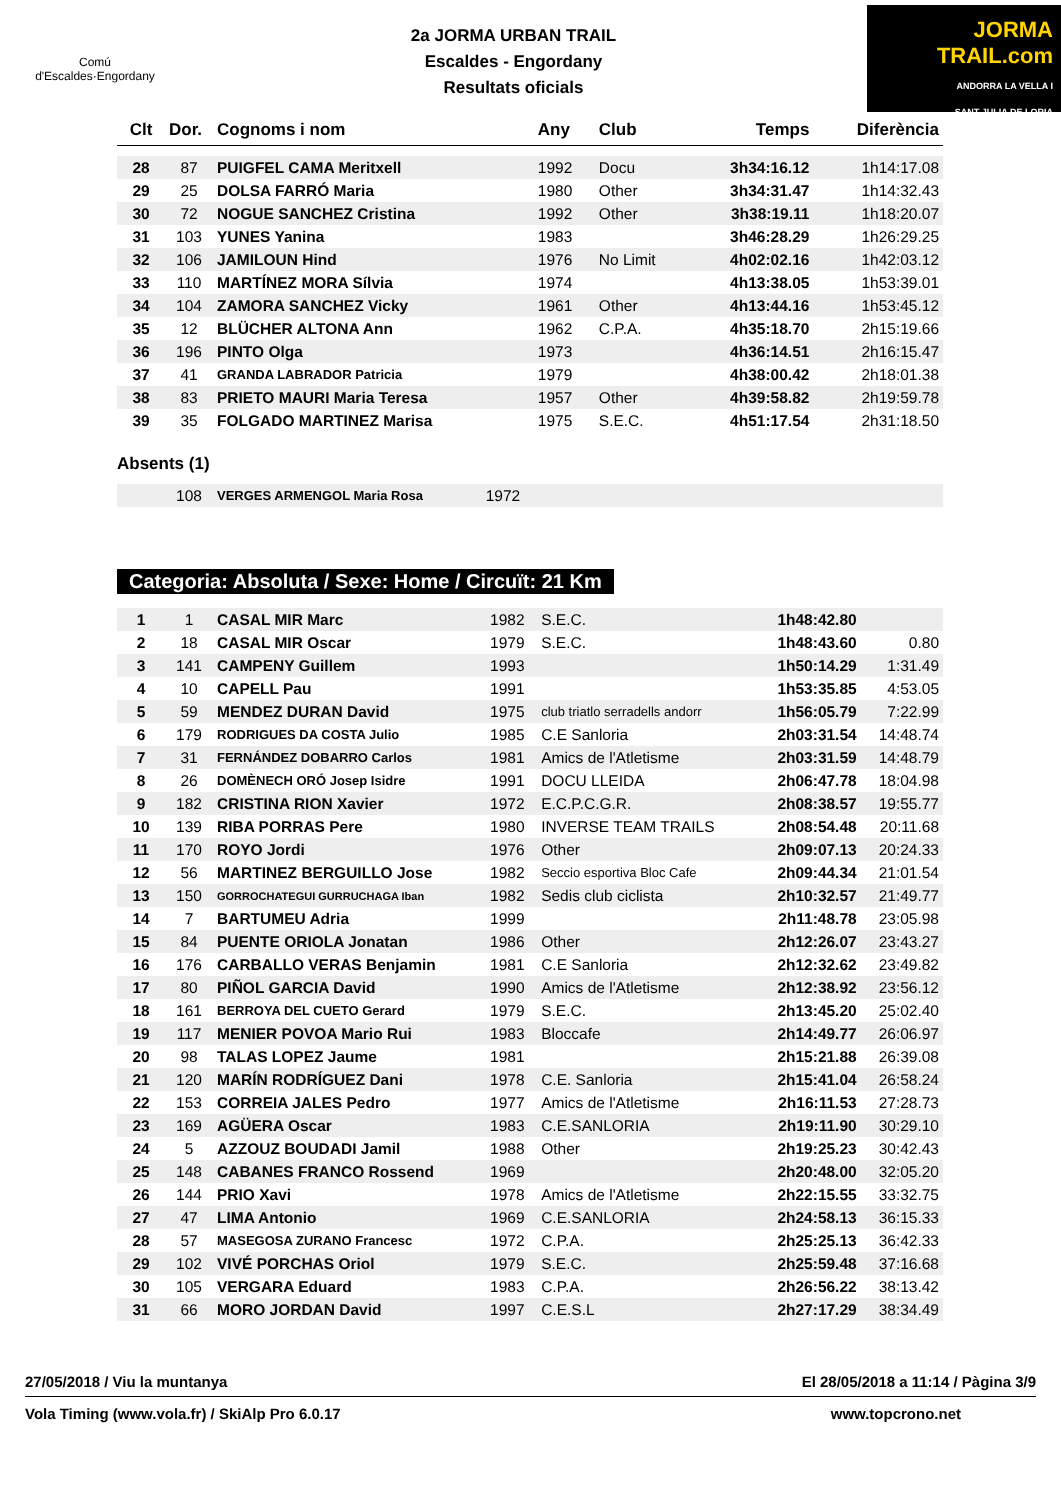Comú
d'Escaldes·Engordany
2a JORMA URBAN TRAIL
Escaldes - Engordany
Resultats oficials
JORMA
TRAIL.com
ANDORRA LA VELLA I
SANT JULIA DE LORIA
| Clt | Dor. | Cognoms i nom | Any | Club | Temps | Diferència |
| --- | --- | --- | --- | --- | --- | --- |
| 28 | 87 | PUIGFEL CAMA Meritxell | 1992 | Docu | 3h34:16.12 | 1h14:17.08 |
| 29 | 25 | DOLSA FARRÓ Maria | 1980 | Other | 3h34:31.47 | 1h14:32.43 |
| 30 | 72 | NOGUE SANCHEZ Cristina | 1992 | Other | 3h38:19.11 | 1h18:20.07 |
| 31 | 103 | YUNES Yanina | 1983 | | 3h46:28.29 | 1h26:29.25 |
| 32 | 106 | JAMILOUN Hind | 1976 | No Limit | 4h02:02.16 | 1h42:03.12 |
| 33 | 110 | MARTÍNEZ MORA Sílvia | 1974 | | 4h13:38.05 | 1h53:39.01 |
| 34 | 104 | ZAMORA SANCHEZ Vicky | 1961 | Other | 4h13:44.16 | 1h53:45.12 |
| 35 | 12 | BLÜCHER ALTONA Ann | 1962 | C.P.A. | 4h35:18.70 | 2h15:19.66 |
| 36 | 196 | PINTO Olga | 1973 | | 4h36:14.51 | 2h16:15.47 |
| 37 | 41 | GRANDA LABRADOR Patricia | 1979 | | 4h38:00.42 | 2h18:01.38 |
| 38 | 83 | PRIETO MAURI Maria Teresa | 1957 | Other | 4h39:58.82 | 2h19:59.78 |
| 39 | 35 | FOLGADO MARTINEZ Marisa | 1975 | S.E.C. | 4h51:17.54 | 2h31:18.50 |
Absents (1)
| | 108 | VERGES ARMENGOL Maria Rosa | 1972 | |
Categoria: Absoluta / Sexe: Home / Circuït: 21 Km
| 1 | 1 | CASAL MIR Marc | 1982 | S.E.C. | 1h48:42.80 | |
| 2 | 18 | CASAL MIR Oscar | 1979 | S.E.C. | 1h48:43.60 | 0.80 |
| 3 | 141 | CAMPENY Guillem | 1993 | | 1h50:14.29 | 1:31.49 |
| 4 | 10 | CAPELL Pau | 1991 | | 1h53:35.85 | 4:53.05 |
| 5 | 59 | MENDEZ DURAN David | 1975 | club triatlo serradells andorr | 1h56:05.79 | 7:22.99 |
| 6 | 179 | RODRIGUES DA COSTA Julio | 1985 | C.E Sanloria | 2h03:31.54 | 14:48.74 |
| 7 | 31 | FERNÁNDEZ DOBARRO Carlos | 1981 | Amics de l'Atletisme | 2h03:31.59 | 14:48.79 |
| 8 | 26 | DOMÈNECH ORÓ Josep Isidre | 1991 | DOCU LLEIDA | 2h06:47.78 | 18:04.98 |
| 9 | 182 | CRISTINA RION Xavier | 1972 | E.C.P.C.G.R. | 2h08:38.57 | 19:55.77 |
| 10 | 139 | RIBA PORRAS Pere | 1980 | INVERSE TEAM TRAILS | 2h08:54.48 | 20:11.68 |
| 11 | 170 | ROYO Jordi | 1976 | Other | 2h09:07.13 | 20:24.33 |
| 12 | 56 | MARTINEZ BERGUILLO Jose | 1982 | Seccio esportiva Bloc Cafe | 2h09:44.34 | 21:01.54 |
| 13 | 150 | GORROCHATEGUI GURRUCHAGA Iban | 1982 | Sedis club ciclista | 2h10:32.57 | 21:49.77 |
| 14 | 7 | BARTUMEU Adria | 1999 | | 2h11:48.78 | 23:05.98 |
| 15 | 84 | PUENTE ORIOLA Jonatan | 1986 | Other | 2h12:26.07 | 23:43.27 |
| 16 | 176 | CARBALLO VERAS Benjamin | 1981 | C.E Sanloria | 2h12:32.62 | 23:49.82 |
| 17 | 80 | PIÑOL GARCIA David | 1990 | Amics de l'Atletisme | 2h12:38.92 | 23:56.12 |
| 18 | 161 | BERROYA DEL CUETO Gerard | 1979 | S.E.C. | 2h13:45.20 | 25:02.40 |
| 19 | 117 | MENIER POVOA Mario Rui | 1983 | Bloccafe | 2h14:49.77 | 26:06.97 |
| 20 | 98 | TALAS LOPEZ Jaume | 1981 | | 2h15:21.88 | 26:39.08 |
| 21 | 120 | MARÍN RODRÍGUEZ Dani | 1978 | C.E. Sanloria | 2h15:41.04 | 26:58.24 |
| 22 | 153 | CORREIA JALES Pedro | 1977 | Amics de l'Atletisme | 2h16:11.53 | 27:28.73 |
| 23 | 169 | AGÜERA Oscar | 1983 | C.E.SANLORIA | 2h19:11.90 | 30:29.10 |
| 24 | 5 | AZZOUZ BOUDADI Jamil | 1988 | Other | 2h19:25.23 | 30:42.43 |
| 25 | 148 | CABANES FRANCO Rossend | 1969 | | 2h20:48.00 | 32:05.20 |
| 26 | 144 | PRIO Xavi | 1978 | Amics de l'Atletisme | 2h22:15.55 | 33:32.75 |
| 27 | 47 | LIMA Antonio | 1969 | C.E.SANLORIA | 2h24:58.13 | 36:15.33 |
| 28 | 57 | MASEGOSA ZURANO Francesc | 1972 | C.P.A. | 2h25:25.13 | 36:42.33 |
| 29 | 102 | VIVÉ PORCHAS Oriol | 1979 | S.E.C. | 2h25:59.48 | 37:16.68 |
| 30 | 105 | VERGARA Eduard | 1983 | C.P.A. | 2h26:56.22 | 38:13.42 |
| 31 | 66 | MORO JORDAN David | 1997 | C.E.S.L | 2h27:17.29 | 38:34.49 |
27/05/2018 / Viu la muntanya El 28/05/2018 a 11:14 / Pàgina 3/9
Vola Timing (www.vola.fr) / SkiAlp Pro 6.0.17 www.topcrono.net